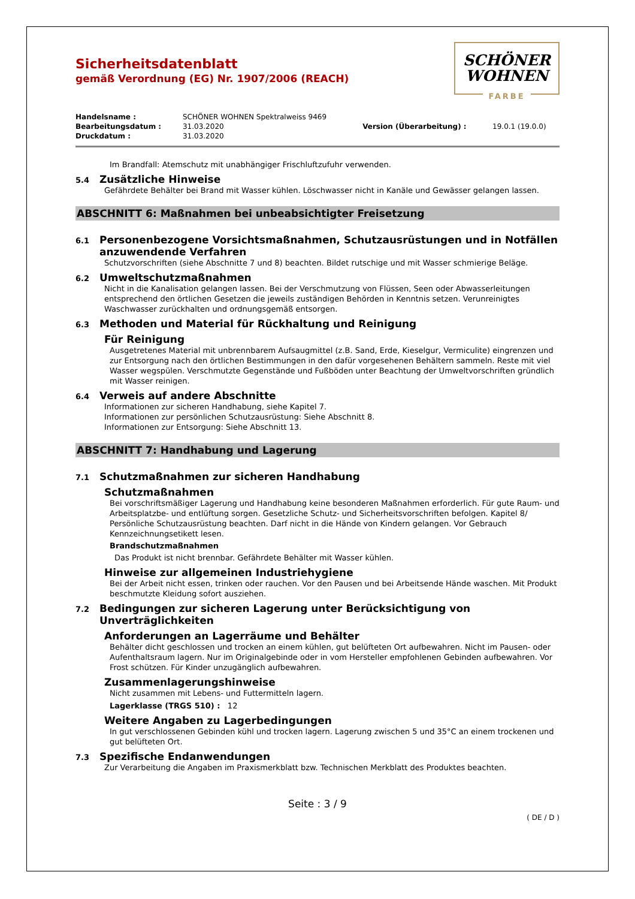SCHÖNER
WOHNEN
FARBE
Sicherheitsdatenblatt
gemäß Verordnung (EG) Nr. 1907/2006 (REACH)
| Handelsname : | SCHÖNER WOHNEN Spektralweiss 9469 | | |
| Bearbeitungsdatum : | 31.03.2020 | Version (Überarbeitung) : | 19.0.1 (19.0.0) |
| Druckdatum : | 31.03.2020 | | |
Im Brandfall: Atemschutz mit unabhängiger Frischluftzufuhr verwenden.
5.4 Zusätzliche Hinweise
Gefährdete Behälter bei Brand mit Wasser kühlen. Löschwasser nicht in Kanäle und Gewässer gelangen lassen.
ABSCHNITT 6: Maßnahmen bei unbeabsichtigter Freisetzung
6.1 Personenbezogene Vorsichtsmaßnahmen, Schutzausrüstungen und in Notfällen anzuwendende Verfahren
Schutzvorschriften (siehe Abschnitte 7 und 8) beachten. Bildet rutschige und mit Wasser schmierige Beläge.
6.2 Umweltschutzmaßnahmen
Nicht in die Kanalisation gelangen lassen. Bei der Verschmutzung von Flüssen, Seen oder Abwasserleitungen entsprechend den örtlichen Gesetzen die jeweils zuständigen Behörden in Kenntnis setzen. Verunreinigtes Waschwasser zurückhalten und ordnungsgemäß entsorgen.
6.3 Methoden und Material für Rückhaltung und Reinigung
Für Reinigung
Ausgetretenes Material mit unbrennbarem Aufsaugmittel (z.B. Sand, Erde, Kieselgur, Vermiculite) eingrenzen und zur Entsorgung nach den örtlichen Bestimmungen in den dafür vorgesehenen Behältern sammeln. Reste mit viel Wasser wegspülen. Verschmutzte Gegenstände und Fußböden unter Beachtung der Umweltvorschriften gründlich mit Wasser reinigen.
6.4 Verweis auf andere Abschnitte
Informationen zur sicheren Handhabung, siehe Kapitel 7.
Informationen zur persönlichen Schutzausrüstung: Siehe Abschnitt 8.
Informationen zur Entsorgung: Siehe Abschnitt 13.
ABSCHNITT 7: Handhabung und Lagerung
7.1 Schutzmaßnahmen zur sicheren Handhabung
Schutzmaßnahmen
Bei vorschriftsmäßiger Lagerung und Handhabung keine besonderen Maßnahmen erforderlich. Für gute Raum- und Arbeitsplatzbe- und entlüftung sorgen. Gesetzliche Schutz- und Sicherheitsvorschriften befolgen. Kapitel 8/ Persönliche Schutzausrüstung beachten. Darf nicht in die Hände von Kindern gelangen. Vor Gebrauch Kennzeichnungsetikett lesen.
Brandschutzmaßnahmen
Das Produkt ist nicht brennbar. Gefährdete Behälter mit Wasser kühlen.
Hinweise zur allgemeinen Industriehygiene
Bei der Arbeit nicht essen, trinken oder rauchen. Vor den Pausen und bei Arbeitsende Hände waschen. Mit Produkt beschmutzte Kleidung sofort ausziehen.
7.2 Bedingungen zur sicheren Lagerung unter Berücksichtigung von Unverträglichkeiten
Anforderungen an Lagerräume und Behälter
Behälter dicht geschlossen und trocken an einem kühlen, gut belüfteten Ort aufbewahren. Nicht im Pausen- oder Aufenthaltsraum lagern. Nur im Originalgebinde oder in vom Hersteller empfohlenen Gebinden aufbewahren. Vor Frost schützen. Für Kinder unzugänglich aufbewahren.
Zusammenlagerungshinweise
Nicht zusammen mit Lebens- und Futtermitteln lagern.
Lagerklasse (TRGS 510) : 12
Weitere Angaben zu Lagerbedingungen
In gut verschlossenen Gebinden kühl und trocken lagern. Lagerung zwischen 5 und 35°C an einem trockenen und gut belüfteten Ort.
7.3 Spezifische Endanwendungen
Zur Verarbeitung die Angaben im Praxismerkblatt bzw. Technischen Merkblatt des Produktes beachten.
Seite : 3 / 9
( DE / D )